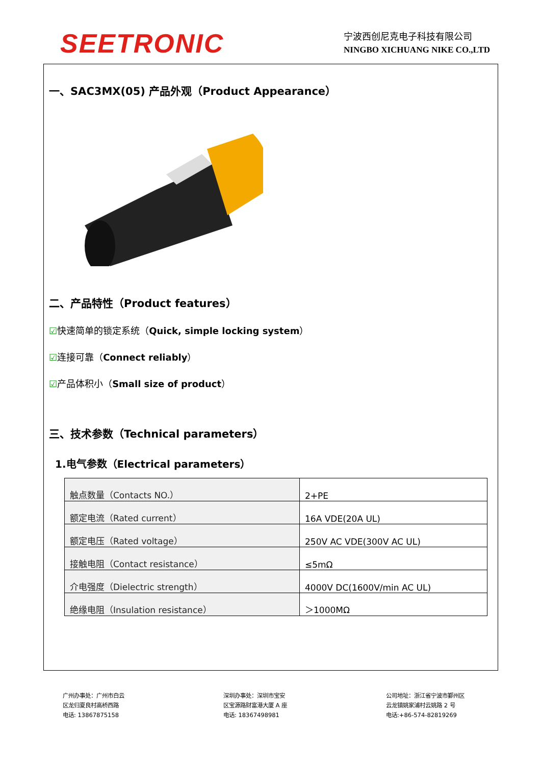SEETRONIC
宁波西创尼克电子科技有限公司
NINGBO XICHUANG NIKE CO.,LTD
一、SAC3MX(05) 产品外观（Product Appearance）
二、产品特性（Product features）
☑快速简单的锁定系统（Quick, simple locking system）
☑连接可靠（Connect reliably）
☑产品体积小（Small size of product）
三、技术参数（Technical parameters）
1.电气参数（Electrical parameters）
| 触点数量（Contacts NO.） | 2+PE |
| 额定电流（Rated current） | 16A VDE(20A UL) |
| 额定电压（Rated voltage） | 250V AC VDE(300V AC UL) |
| 接触电阻（Contact resistance） | ≤5mΩ |
| 介电强度（Dielectric strength） | 4000V DC(1600V/min AC UL) |
| 绝缘电阻（Insulation resistance） | ＞1000MΩ |
广州办事处：广州市白云
区龙归夏良村高桥西路
电话: 13867875158
深圳办事处：深圳市宝安
区宝源路财富港大厦 A 座
电话: 18367498981
公司地址：浙江省宁波市鄞州区
云龙镇姚家浦村云姚路 2 号
电话:+86-574-82819269